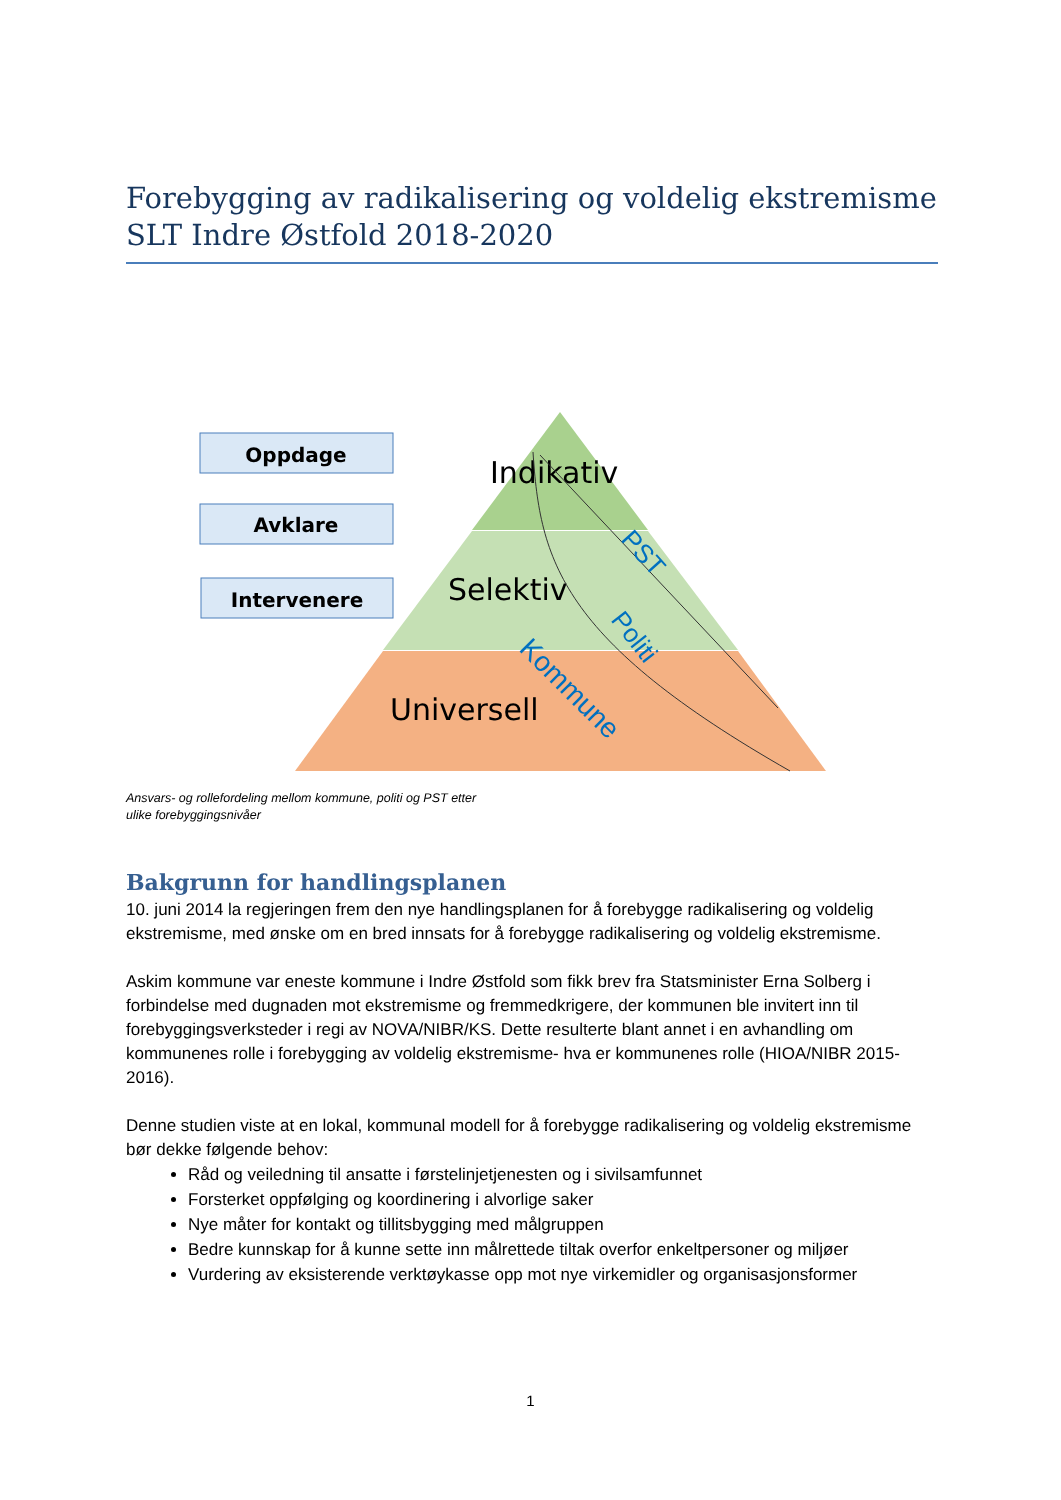Forebygging av radikalisering og voldelig ekstremisme
SLT Indre Østfold 2018-2020
Oppdage
Avklare
Intervenere
Indikativ
Selektiv
Universell
PST
Politi
Kommune
Ansvars- og rollefordeling mellom kommune, politi og PST etter
ulike forebyggingsnivåer
Bakgrunn for handlingsplanen
10. juni 2014 la regjeringen frem den nye handlingsplanen for å forebygge radikalisering og voldelig ekstremisme, med ønske om en bred innsats for å forebygge radikalisering og voldelig ekstremisme.
Askim kommune var eneste kommune i Indre Østfold som fikk brev fra Statsminister Erna Solberg i forbindelse med dugnaden mot ekstremisme og fremmedkrigere, der kommunen ble invitert inn til forebyggingsverksteder i regi av NOVA/NIBR/KS. Dette resulterte blant annet i en avhandling om kommunenes rolle i forebygging av voldelig ekstremisme- hva er kommunenes rolle (HIOA/NIBR 2015-2016).
Denne studien viste at en lokal, kommunal modell for å forebygge radikalisering og voldelig ekstremisme bør dekke følgende behov:
Råd og veiledning til ansatte i førstelinjetjenesten og i sivilsamfunnet
Forsterket oppfølging og koordinering i alvorlige saker
Nye måter for kontakt og tillitsbygging med målgruppen
Bedre kunnskap for å kunne sette inn målrettede tiltak overfor enkeltpersoner og miljøer
Vurdering av eksisterende verktøykasse opp mot nye virkemidler og organisasjonsformer
1